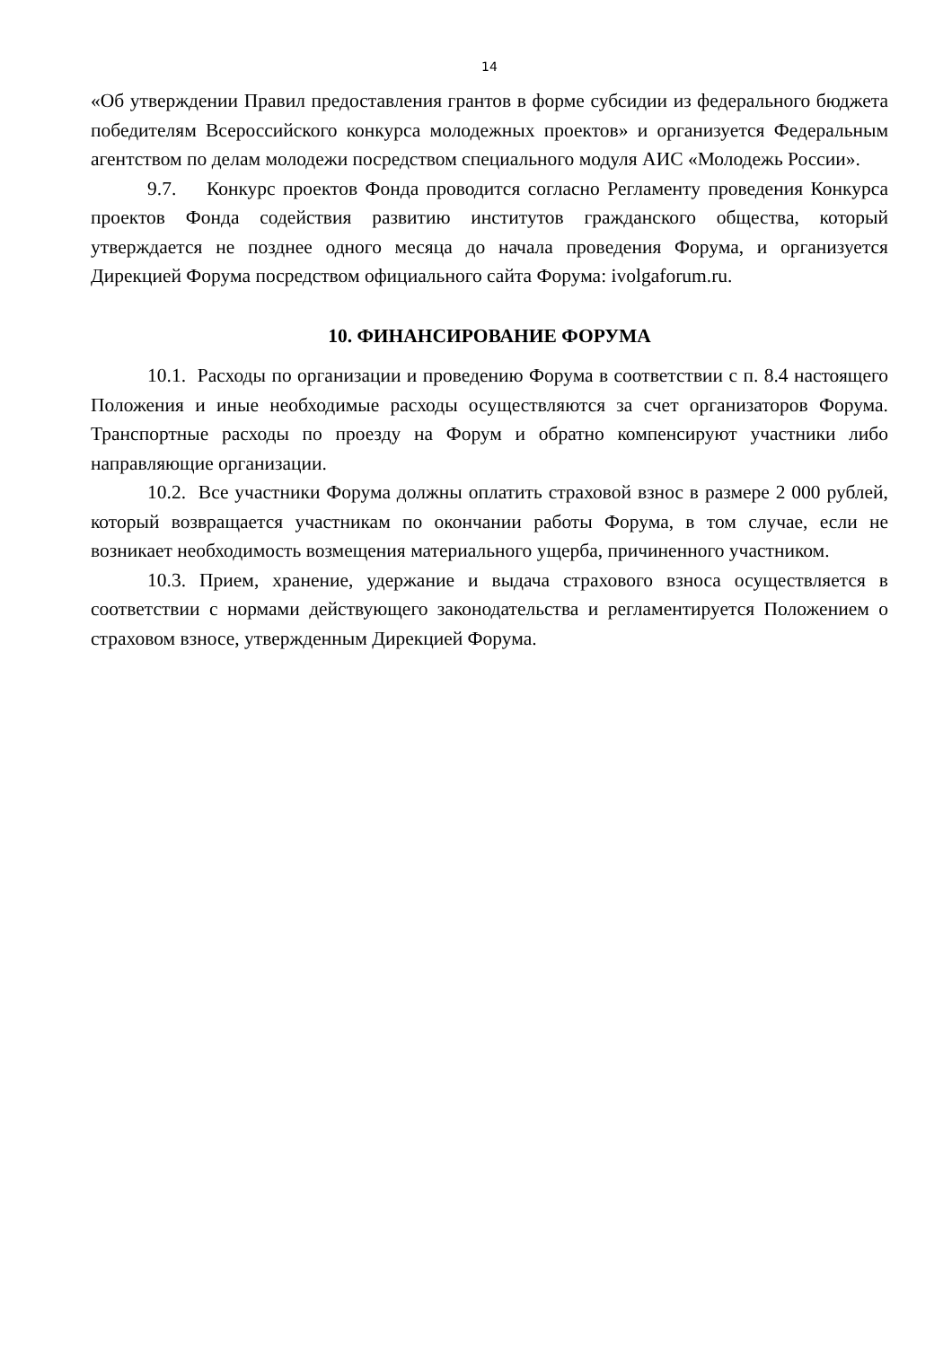14
«Об утверждении Правил предоставления грантов в форме субсидии из федерального бюджета победителям Всероссийского конкурса молодежных проектов» и организуется Федеральным агентством по делам молодежи посредством специального модуля АИС «Молодежь России».
9.7. Конкурс проектов Фонда проводится согласно Регламенту проведения Конкурса проектов Фонда содействия развитию институтов гражданского общества, который утверждается не позднее одного месяца до начала проведения Форума, и организуется Дирекцией Форума посредством официального сайта Форума: ivolgaforum.ru.
10. ФИНАНСИРОВАНИЕ ФОРУМА
10.1. Расходы по организации и проведению Форума в соответствии с п. 8.4 настоящего Положения и иные необходимые расходы осуществляются за счет организаторов Форума. Транспортные расходы по проезду на Форум и обратно компенсируют участники либо направляющие организации.
10.2. Все участники Форума должны оплатить страховой взнос в размере 2 000 рублей, который возвращается участникам по окончании работы Форума, в том случае, если не возникает необходимость возмещения материального ущерба, причиненного участником.
10.3. Прием, хранение, удержание и выдача страхового взноса осуществляется в соответствии с нормами действующего законодательства и регламентируется Положением о страховом взносе, утвержденным Дирекцией Форума.